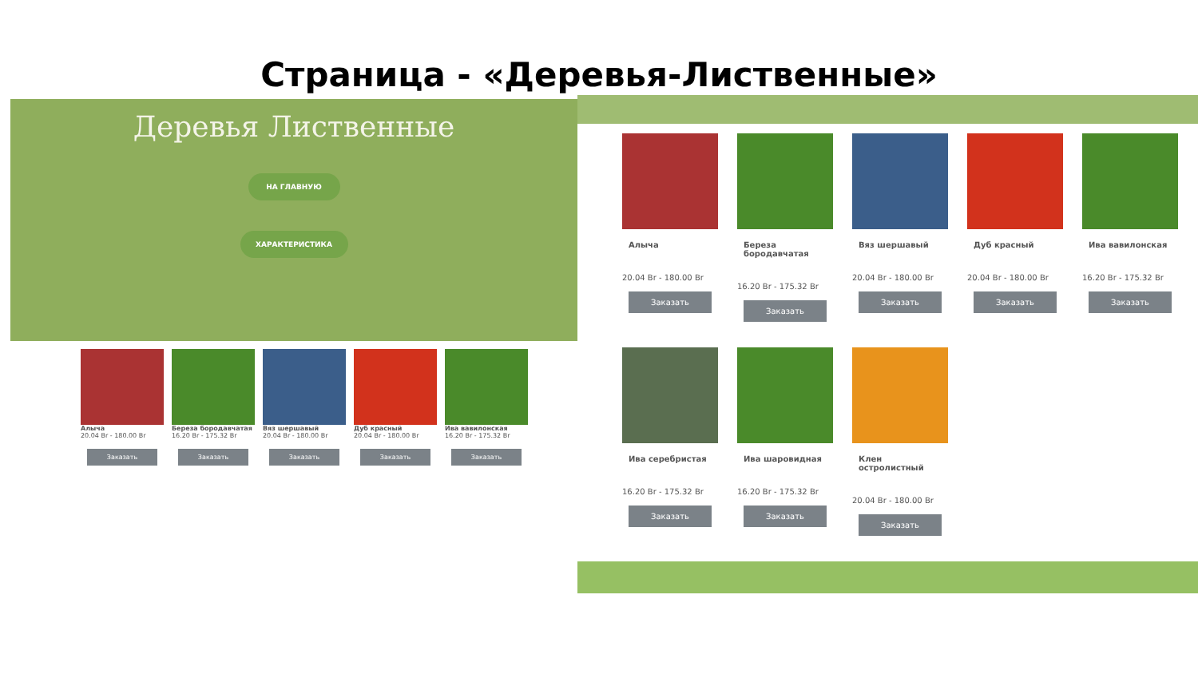Страница - «Деревья-Лиственные»
Деревья Лиственные
НА ГЛАВНУЮ
ХАРАКТЕРИСТИКА
Алыча
20.04 Br - 180.00 Br
Заказать
Береза бородавчатая
16.20 Br - 175.32 Br
Заказать
Вяз шершавый
20.04 Br - 180.00 Br
Заказать
Дуб красный
20.04 Br - 180.00 Br
Заказать
Ива вавилонская
16.20 Br - 175.32 Br
Заказать
Алыча
20.04 Br - 180.00 Br
Заказать
Береза бородавчатая
16.20 Br - 175.32 Br
Заказать
Вяз шершавый
20.04 Br - 180.00 Br
Заказать
Дуб красный
20.04 Br - 180.00 Br
Заказать
Ива вавилонская
16.20 Br - 175.32 Br
Заказать
Ива серебристая
16.20 Br - 175.32 Br
Заказать
Ива шаровидная
16.20 Br - 175.32 Br
Заказать
Клен остролистный
20.04 Br - 180.00 Br
Заказать